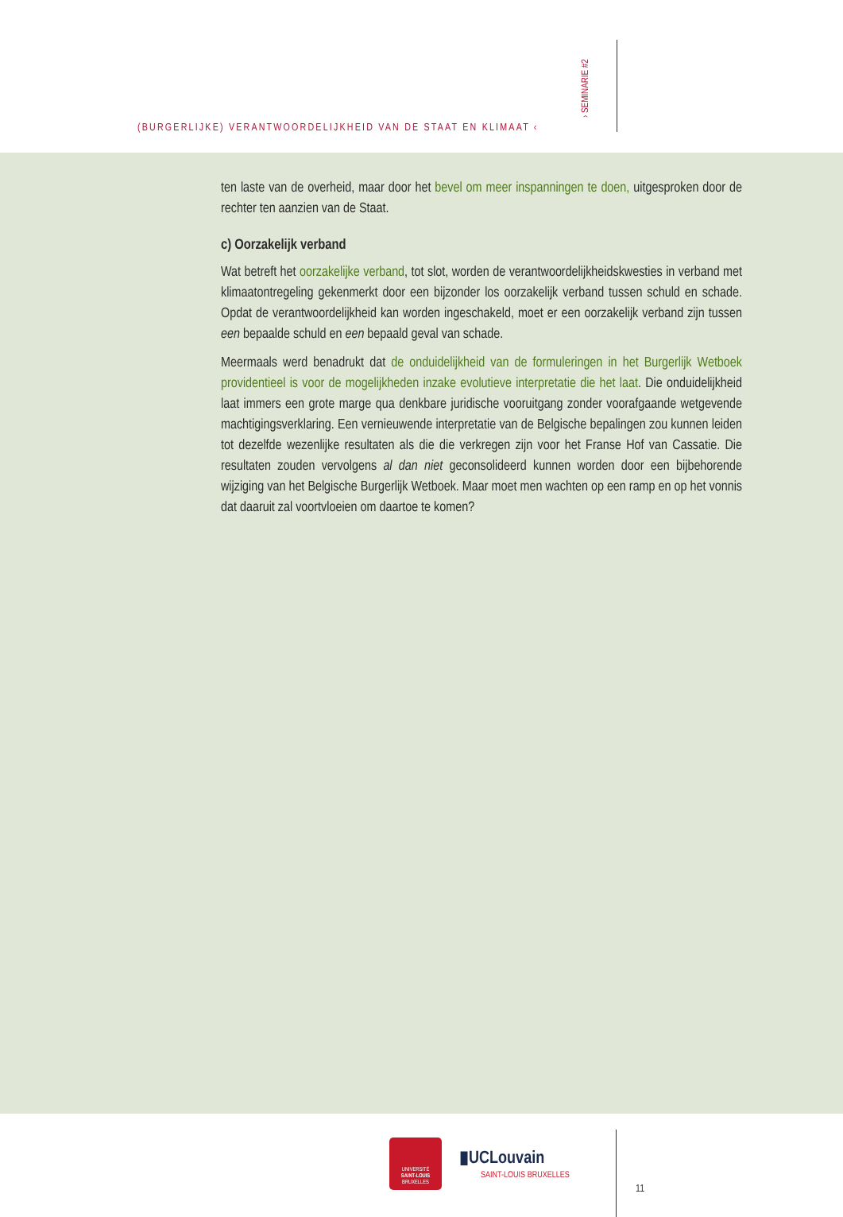(BURGERLIJKE) VERANTWOORDELIJKHEID VAN DE STAAT EN KLIMAAT ‹
› SEMINARIE #2
ten laste van de overheid, maar door het bevel om meer inspanningen te doen, uitgesproken door de rechter ten aanzien van de Staat.
c) Oorzakelijk verband
Wat betreft het oorzakelijke verband, tot slot, worden de verantwoordelijkheidskwesties in verband met klimaatontregeling gekenmerkt door een bijzonder los oorzakelijk verband tussen schuld en schade. Opdat de verantwoordelijkheid kan worden ingeschakeld, moet er een oorzakelijk verband zijn tussen een bepaalde schuld en een bepaald geval van schade.
Meermaals werd benadrukt dat de onduidelijkheid van de formuleringen in het Burgerlijk Wetboek providentieel is voor de mogelijkheden inzake evolutieve interpretatie die het laat. Die onduidelijkheid laat immers een grote marge qua denkbare juridische vooruitgang zonder voorafgaande wetgevende machtigingsverklaring. Een vernieuwende interpretatie van de Belgische bepalingen zou kunnen leiden tot dezelfde wezenlijke resultaten als die die verkregen zijn voor het Franse Hof van Cassatie. Die resultaten zouden vervolgens al dan niet geconsolideerd kunnen worden door een bijbehorende wijziging van het Belgische Burgerlijk Wetboek. Maar moet men wachten op een ramp en op het vonnis dat daaruit zal voortvloeien om daartoe te komen?
UNIVERSITÉ
SAINT-LOUIS
BRUXELLES
▮UCLouvain
SAINT-LOUIS BRUXELLES
11